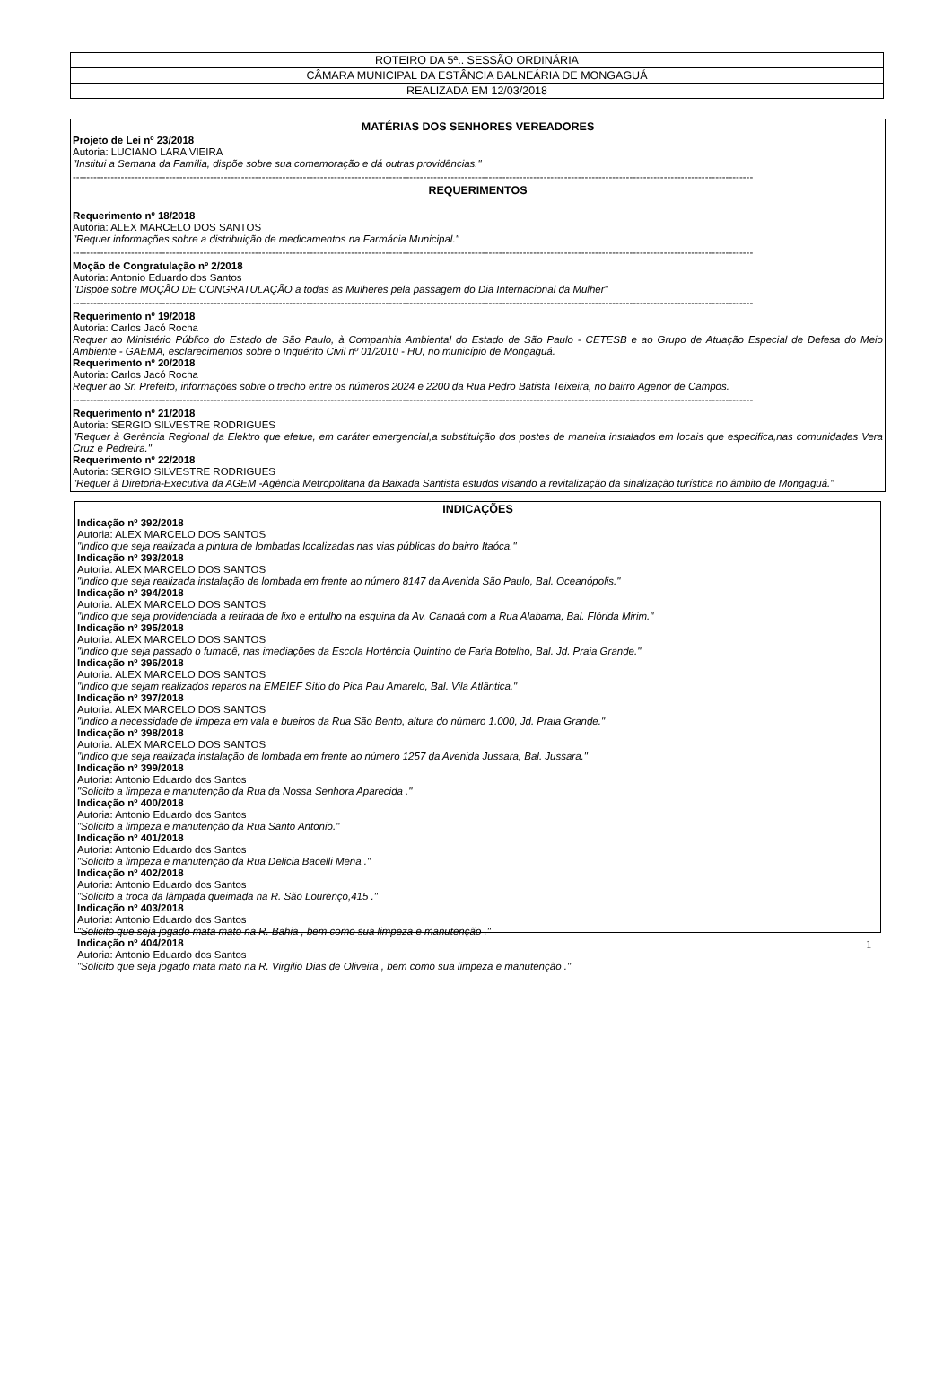| ROTEIRO DA 5ª.. SESSÃO ORDINÁRIA |
| CÂMARA MUNICIPAL DA ESTÂNCIA BALNEÁRIA DE MONGAGUÁ |
| REALIZADA EM 12/03/2018 |
MATÉRIAS DOS SENHORES VEREADORES
Projeto de Lei nº 23/2018
Autoria: LUCIANO LARA VIEIRA
"Institui a Semana da Família, dispõe sobre sua comemoração e dá outras providências."
------------------------------------------------------------------------------------------------------------------------------------------------------------------------------------------------------
REQUERIMENTOS
Requerimento nº 18/2018
Autoria: ALEX MARCELO DOS SANTOS
"Requer informações sobre a distribuição de medicamentos na Farmácia Municipal."
------------------------------------------------------------------------------------------------------------------------------------------------------------------------------------------------------
Moção de Congratulação nº 2/2018
Autoria: Antonio Eduardo dos Santos
"Dispõe sobre MOÇÃO DE CONGRATULAÇÃO a todas as Mulheres pela passagem do Dia Internacional da Mulher"
------------------------------------------------------------------------------------------------------------------------------------------------------------------------------------------------------
Requerimento nº 19/2018
Autoria: Carlos Jacó Rocha
Requer ao Ministério Público do Estado de São Paulo, à Companhia Ambiental do Estado de São Paulo - CETESB e ao Grupo de Atuação Especial de Defesa do Meio Ambiente - GAEMA, esclarecimentos sobre o Inquérito Civil nº 01/2010 - HU, no município de Mongaguá.
Requerimento nº 20/2018
Autoria: Carlos Jacó Rocha
Requer ao Sr. Prefeito, informações sobre o trecho entre os números 2024 e 2200 da Rua Pedro Batista Teixeira, no bairro Agenor de Campos.
------------------------------------------------------------------------------------------------------------------------------------------------------------------------------------------------------
Requerimento nº 21/2018
Autoria: SERGIO SILVESTRE RODRIGUES
"Requer à Gerência Regional da Elektro que efetue, em caráter emergencial,a substituição dos postes de maneira instalados em locais que especifica,nas comunidades Vera Cruz e Pedreira."
Requerimento nº 22/2018
Autoria: SERGIO SILVESTRE RODRIGUES
"Requer à Diretoria-Executiva da AGEM -Agência Metropolitana da Baixada Santista estudos visando a revitalização da sinalização turística no âmbito de Mongaguá."
INDICAÇÕES
Indicação nº 392/2018
Autoria: ALEX MARCELO DOS SANTOS
"Indico que seja realizada a pintura de lombadas localizadas nas vias públicas do bairro Itaóca."
Indicação nº 393/2018
Autoria: ALEX MARCELO DOS SANTOS
"Indico que seja realizada instalação de lombada em frente ao número 8147 da Avenida São Paulo, Bal. Oceanópolis."
Indicação nº 394/2018
Autoria: ALEX MARCELO DOS SANTOS
"Indico que seja providenciada a retirada de lixo e entulho na esquina da Av. Canadá com a Rua Alabama, Bal. Flórida Mirim."
Indicação nº 395/2018
Autoria: ALEX MARCELO DOS SANTOS
"Indico que seja passado o fumacê, nas imediações da Escola Hortência Quintino de Faria Botelho, Bal. Jd. Praia Grande."
Indicação nº 396/2018
Autoria: ALEX MARCELO DOS SANTOS
"Indico que sejam realizados reparos na EMEIEF Sítio do Pica Pau Amarelo, Bal. Vila Atlântica."
Indicação nº 397/2018
Autoria: ALEX MARCELO DOS SANTOS
"Indico a necessidade de limpeza em vala e bueiros da Rua São Bento, altura do número 1.000, Jd. Praia Grande."
Indicação nº 398/2018
Autoria: ALEX MARCELO DOS SANTOS
"Indico que seja realizada instalação de lombada em frente ao número 1257 da Avenida Jussara, Bal. Jussara."
Indicação nº 399/2018
Autoria: Antonio Eduardo dos Santos
"Solicito a limpeza e manutenção da Rua da Nossa Senhora Aparecida ."
Indicação nº 400/2018
Autoria: Antonio Eduardo dos Santos
"Solicito a limpeza e manutenção da Rua Santo Antonio."
Indicação nº 401/2018
Autoria: Antonio Eduardo dos Santos
"Solicito a limpeza e manutenção da Rua Delicia Bacelli Mena ."
Indicação nº 402/2018
Autoria: Antonio Eduardo dos Santos
"Solicito a troca da lâmpada queimada na R. São Lourenço,415 ."
Indicação nº 403/2018
Autoria: Antonio Eduardo dos Santos
"Solicito que seja jogado mata mato na R. Bahia , bem como sua limpeza e manutenção ."
Indicação nº 404/2018
Autoria: Antonio Eduardo dos Santos
"Solicito que seja jogado mata mato na R. Virgilio Dias de Oliveira , bem como sua limpeza e manutenção ."
1